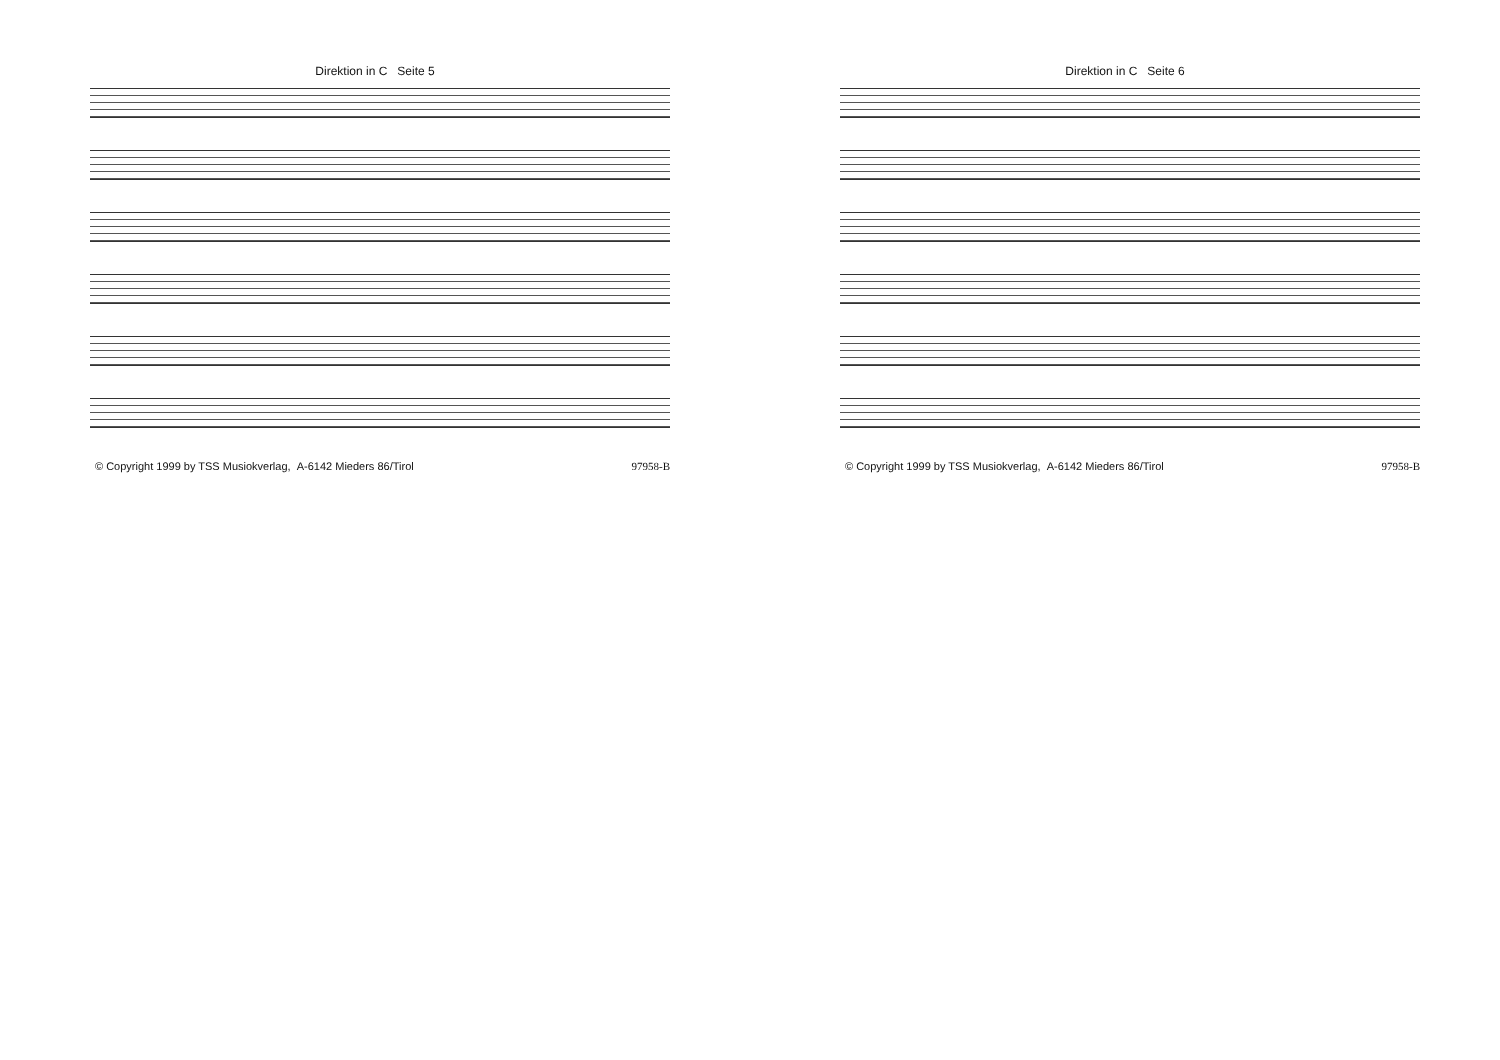Direktion in C Seite 5
© Copyright 1999 by TSS Musiokverlag, A-6142 Mieders 86/Tirol 97958-B
Direktion in C Seite 6
© Copyright 1999 by TSS Musiokverlag, A-6142 Mieders 86/Tirol 97958-B